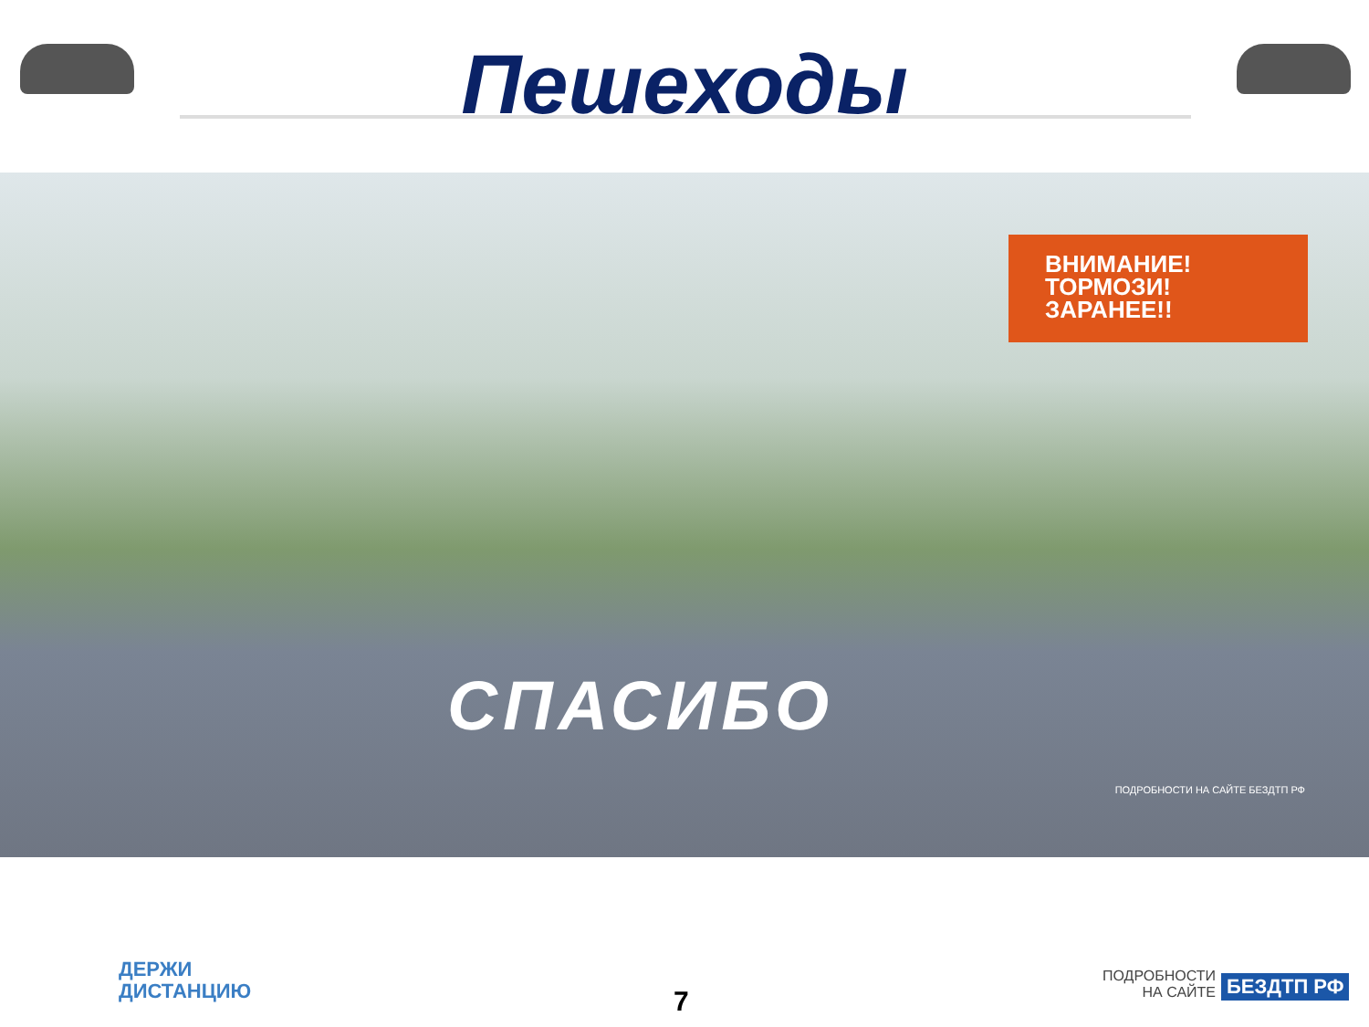Пешеходы
ВНИМАНИЕ!
ТОРМОЗИ!
ЗАРАНЕЕ!!
СПАСИБО
ПОДРОБНОСТИ НА САЙТЕ БЕЗДТП РФ
ДЕРЖИ
ДИСТАНЦИЮ
7
ПОДРОБНОСТИ
НА САЙТЕ
БЕЗДТП РФ